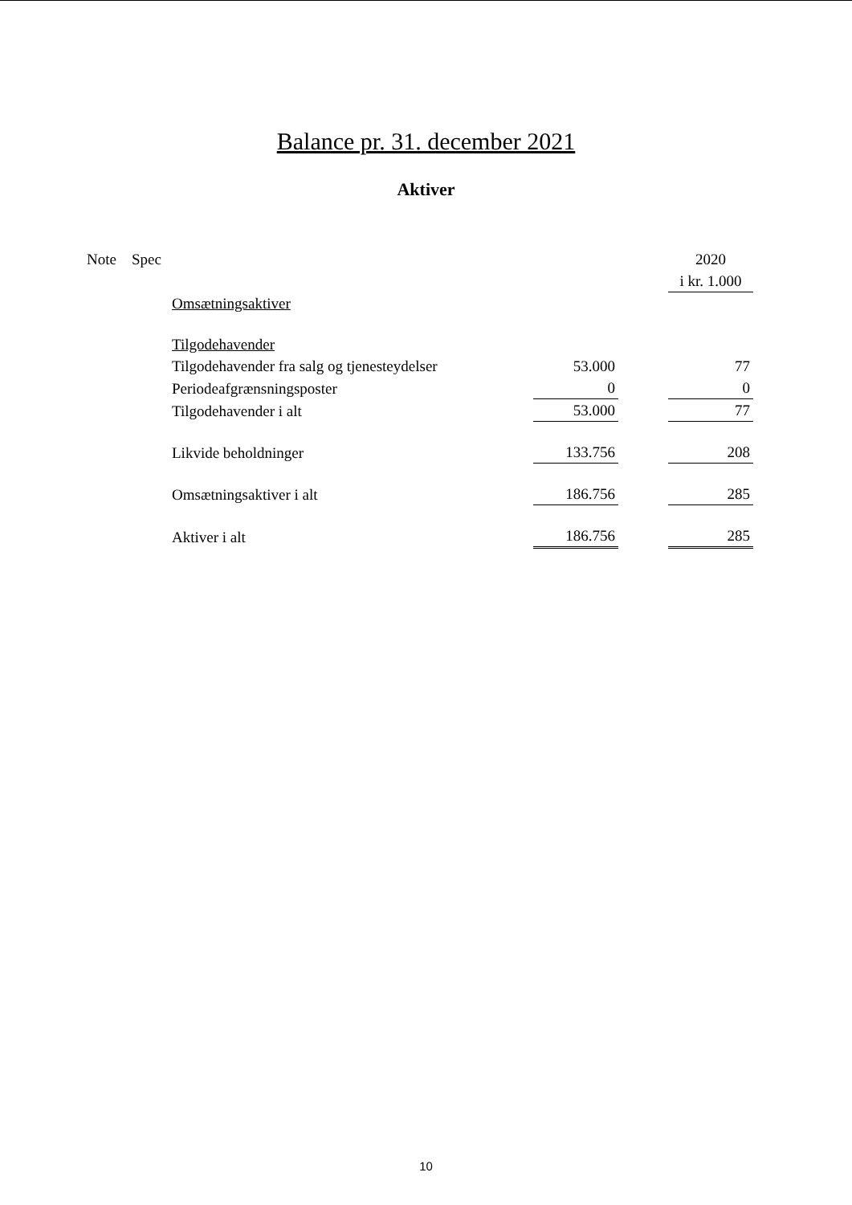Balance pr. 31. december 2021
Aktiver
| Note | Spec | | | | 2020 |
| | | | | | i kr. 1.000 |
| | | Omsætningsaktiver | | | |
| | | Tilgodehavender | | | |
| | | Tilgodehavender fra salg og tjenesteydelser | 53.000 | | 77 |
| | | Periodeafgrænsningsposter | 0 | | 0 |
| | | Tilgodehavender i alt | 53.000 | | 77 |
| | | Likvide beholdninger | 133.756 | | 208 |
| | | Omsætningsaktiver i alt | 186.756 | | 285 |
| | | Aktiver i alt | 186.756 | | 285 |
10